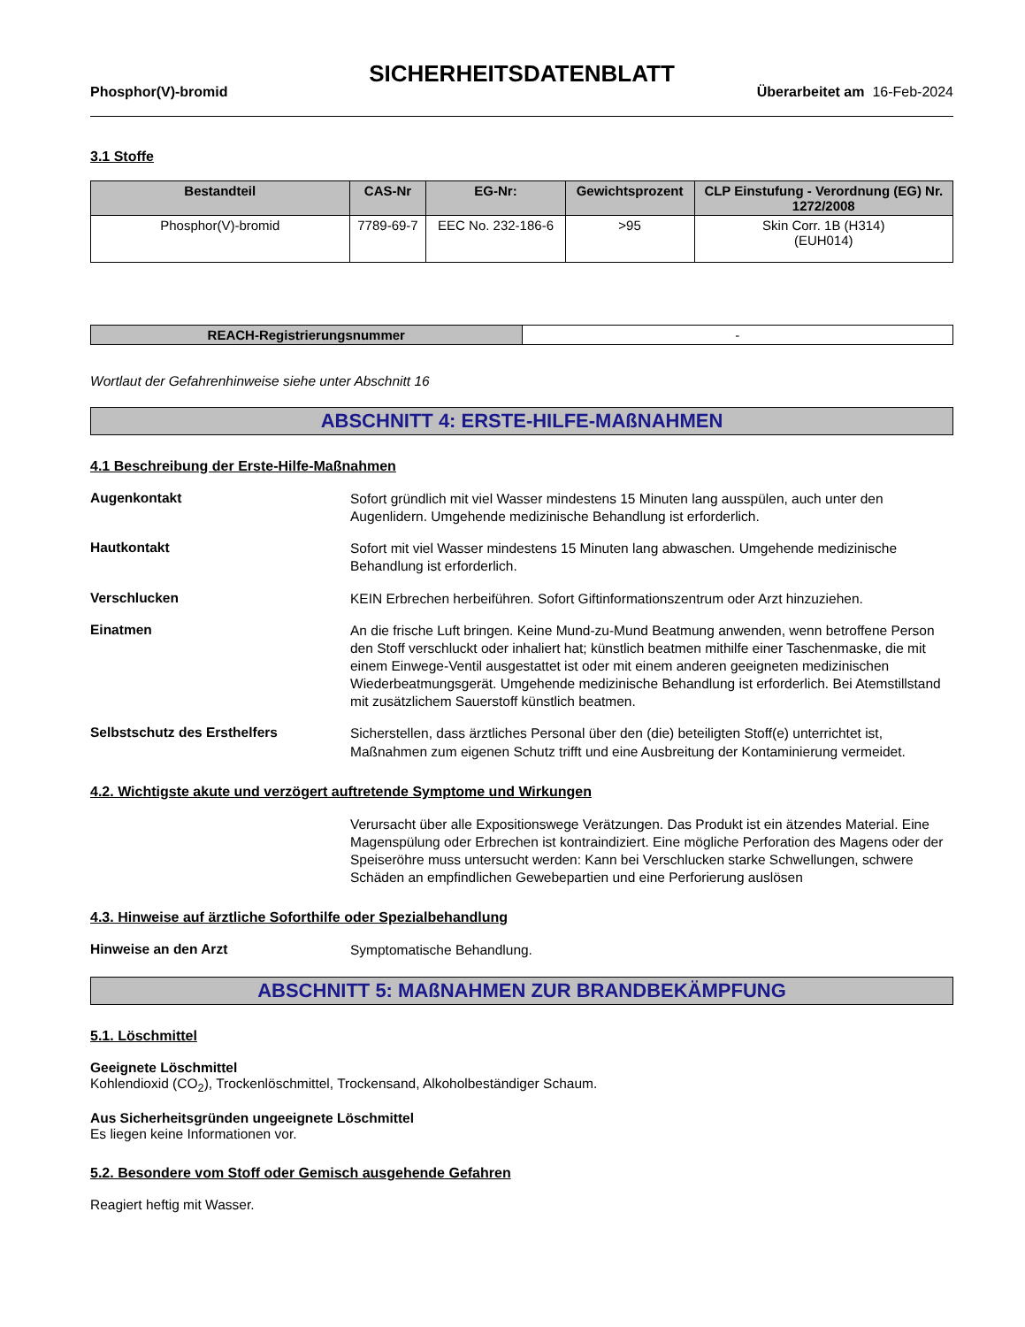SICHERHEITSDATENBLATT
Phosphor(V)-bromid Überarbeitet am 16-Feb-2024
3.1 Stoffe
| Bestandteil | CAS-Nr | EG-Nr: | Gewichtsprozent | CLP Einstufung - Verordnung (EG) Nr. 1272/2008 |
| --- | --- | --- | --- | --- |
| Phosphor(V)-bromid | 7789-69-7 | EEC No. 232-186-6 | >95 | Skin Corr. 1B (H314) (EUH014) |
| REACH-Registrierungsnummer | - |
Wortlaut der Gefahrenhinweise siehe unter Abschnitt 16
ABSCHNITT 4: ERSTE-HILFE-MAßNAHMEN
4.1 Beschreibung der Erste-Hilfe-Maßnahmen
Augenkontakt
Sofort gründlich mit viel Wasser mindestens 15 Minuten lang ausspülen, auch unter den Augenlidern. Umgehende medizinische Behandlung ist erforderlich.
Hautkontakt
Sofort mit viel Wasser mindestens 15 Minuten lang abwaschen. Umgehende medizinische Behandlung ist erforderlich.
Verschlucken
KEIN Erbrechen herbeiführen. Sofort Giftinformationszentrum oder Arzt hinzuziehen.
Einatmen
An die frische Luft bringen. Keine Mund-zu-Mund Beatmung anwenden, wenn betroffene Person den Stoff verschluckt oder inhaliert hat; künstlich beatmen mithilfe einer Taschenmaske, die mit einem Einwege-Ventil ausgestattet ist oder mit einem anderen geeigneten medizinischen Wiederbeatmungsgerät. Umgehende medizinische Behandlung ist erforderlich. Bei Atemstillstand mit zusätzlichem Sauerstoff künstlich beatmen.
Selbstschutz des Ersthelfers
Sicherstellen, dass ärztliches Personal über den (die) beteiligten Stoff(e) unterrichtet ist, Maßnahmen zum eigenen Schutz trifft und eine Ausbreitung der Kontaminierung vermeidet.
4.2. Wichtigste akute und verzögert auftretende Symptome und Wirkungen
Verursacht über alle Expositionswege Verätzungen. Das Produkt ist ein ätzendes Material. Eine Magenspülung oder Erbrechen ist kontraindiziert. Eine mögliche Perforation des Magens oder der Speiseröhre muss untersucht werden: Kann bei Verschlucken starke Schwellungen, schwere Schäden an empfindlichen Gewebepartien und eine Perforierung auslösen
4.3. Hinweise auf ärztliche Soforthilfe oder Spezialbehandlung
Hinweise an den Arzt
Symptomatische Behandlung.
ABSCHNITT 5: MAßNAHMEN ZUR BRANDBEKÄMPFUNG
5.1. Löschmittel
Geeignete Löschmittel
Kohlendioxid (CO<sub>2</sub>), Trockenlöschmittel, Trockensand, Alkoholbeständiger Schaum.
Aus Sicherheitsgründen ungeeignete Löschmittel
Es liegen keine Informationen vor.
5.2. Besondere vom Stoff oder Gemisch ausgehende Gefahren
Reagiert heftig mit Wasser.